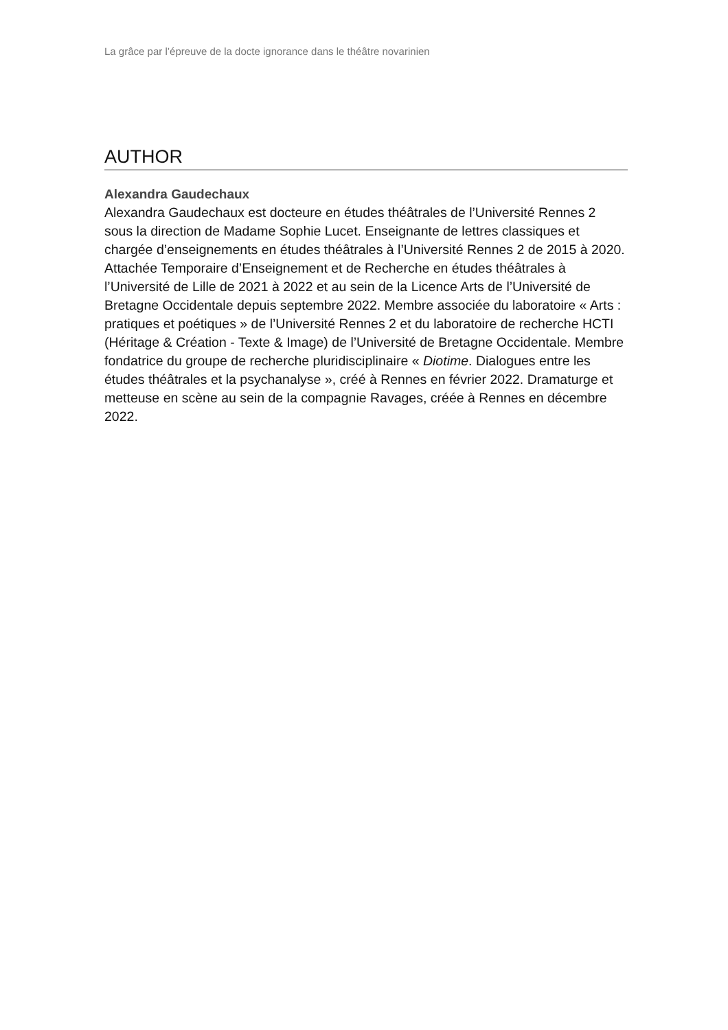La grâce par l’épreuve de la docte ignorance dans le théâtre novarinien
AUTHOR
Alexandra Gaudechaux
Alexandra Gaudechaux est docteure en études théâtrales de l’Université Rennes 2 sous la direction de Madame Sophie Lucet. Enseignante de lettres classiques et chargée d’enseignements en études théâtrales à l’Université Rennes 2 de 2015 à 2020. Attachée Temporaire d’Enseignement et de Recherche en études théâtrales à l’Université de Lille de 2021 à 2022 et au sein de la Licence Arts de l’Université de Bretagne Occidentale depuis septembre 2022. Membre associée du laboratoire « Arts : pratiques et poétiques » de l’Université Rennes 2 et du laboratoire de recherche HCTI (Héritage & Création - Texte & Image) de l’Université de Bretagne Occidentale. Membre fondatrice du groupe de recherche pluridisciplinaire « Diotime. Dialogues entre les études théâtrales et la psychanalyse », créé à Rennes en février 2022. Dramaturge et metteuse en scène au sein de la compagnie Ravages, créée à Rennes en décembre 2022.